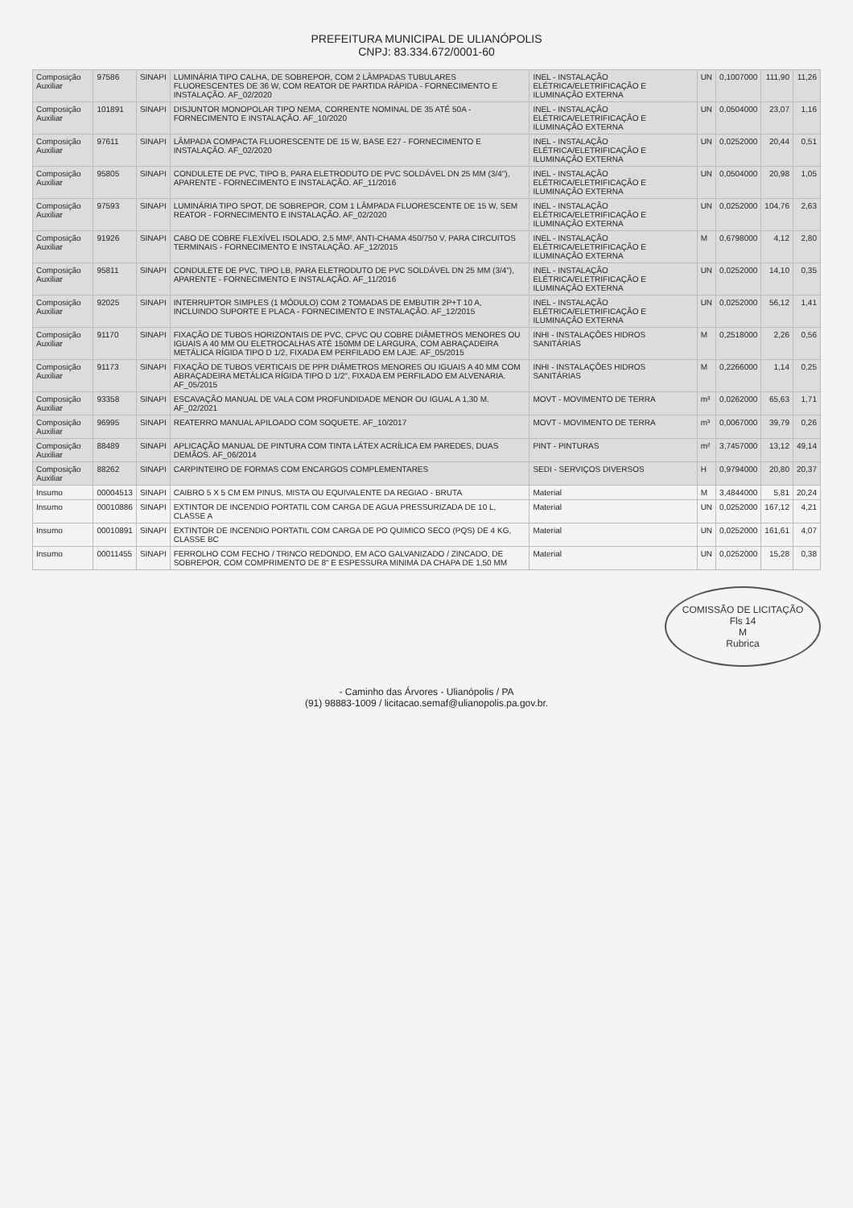PREFEITURA MUNICIPAL DE ULIANÓPOLIS
CNPJ: 83.334.672/0001-60
| Composição Auxiliar | 97586 | SINAPI | LUMINÁRIA TIPO CALHA, DE SOBREPOR, COM 2 LÂMPADAS TUBULARES FLUORESCENTES DE 36 W, COM REATOR DE PARTIDA RÁPIDA - FORNECIMENTO E INSTALAÇÃO. AF_02/2020 | INEL - INSTALAÇÃO ELÉTRICA/ELETRIFICAÇÃO E ILUMINAÇÃO EXTERNA | UN | 0,1007000 | 111,90 | 11,26 |
| Composição Auxiliar | 101891 | SINAPI | DISJUNTOR MONOPOLAR TIPO NEMA, CORRENTE NOMINAL DE 35 ATÉ 50A - FORNECIMENTO E INSTALAÇÃO. AF_10/2020 | INEL - INSTALAÇÃO ELÉTRICA/ELETRIFICAÇÃO E ILUMINAÇÃO EXTERNA | UN | 0,0504000 | 23,07 | 1,16 |
| Composição Auxiliar | 97611 | SINAPI | LÂMPADA COMPACTA FLUORESCENTE DE 15 W, BASE E27 - FORNECIMENTO E INSTALAÇÃO. AF_02/2020 | INEL - INSTALAÇÃO ELÉTRICA/ELETRIFICAÇÃO E ILUMINAÇÃO EXTERNA | UN | 0,0252000 | 20,44 | 0,51 |
| Composição Auxiliar | 95805 | SINAPI | CONDULETE DE PVC, TIPO B, PARA ELETRODUTO DE PVC SOLDÁVEL DN 25 MM (3/4"), APARENTE - FORNECIMENTO E INSTALAÇÃO. AF_11/2016 | INEL - INSTALAÇÃO ELÉTRICA/ELETRIFICAÇÃO E ILUMINAÇÃO EXTERNA | UN | 0,0504000 | 20,98 | 1,05 |
| Composição Auxiliar | 97593 | SINAPI | LUMINÁRIA TIPO SPOT, DE SOBREPOR, COM 1 LÂMPADA FLUORESCENTE DE 15 W, SEM REATOR - FORNECIMENTO E INSTALAÇÃO. AF_02/2020 | INEL - INSTALAÇÃO ELÉTRICA/ELETRIFICAÇÃO E ILUMINAÇÃO EXTERNA | UN | 0,0252000 | 104,76 | 2,63 |
| Composição Auxiliar | 91926 | SINAPI | CABO DE COBRE FLEXÍVEL ISOLADO, 2,5 MM², ANTI-CHAMA 450/750 V, PARA CIRCUITOS TERMINAIS - FORNECIMENTO E INSTALAÇÃO. AF_12/2015 | INEL - INSTALAÇÃO ELÉTRICA/ELETRIFICAÇÃO E ILUMINAÇÃO EXTERNA | M | 0,6798000 | 4,12 | 2,80 |
| Composição Auxiliar | 95811 | SINAPI | CONDULETE DE PVC, TIPO LB, PARA ELETRODUTO DE PVC SOLDÁVEL DN 25 MM (3/4"), APARENTE - FORNECIMENTO E INSTALAÇÃO. AF_11/2016 | INEL - INSTALAÇÃO ELÉTRICA/ELETRIFICAÇÃO E ILUMINAÇÃO EXTERNA | UN | 0,0252000 | 14,10 | 0,35 |
| Composição Auxiliar | 92025 | SINAPI | INTERRUPTOR SIMPLES (1 MÓDULO) COM 2 TOMADAS DE EMBUTIR 2P+T 10 A, INCLUINDO SUPORTE E PLACA - FORNECIMENTO E INSTALAÇÃO. AF_12/2015 | INEL - INSTALAÇÃO ELÉTRICA/ELETRIFICAÇÃO E ILUMINAÇÃO EXTERNA | UN | 0,0252000 | 56,12 | 1,41 |
| Composição Auxiliar | 91170 | SINAPI | FIXAÇÃO DE TUBOS HORIZONTAIS DE PVC, CPVC OU COBRE DIÂMETROS MENORES OU IGUAIS A 40 MM OU ELETROCALHAS ATÉ 150MM DE LARGURA, COM ABRAÇADEIRA METÁLICA RÍGIDA TIPO D 1/2, FIXADA EM PERFILADO EM LAJE. AF_05/2015 | INHI - INSTALAÇÕES HIDROS SANITÁRIAS | M | 0,2518000 | 2,26 | 0,56 |
| Composição Auxiliar | 91173 | SINAPI | FIXAÇÃO DE TUBOS VERTICAIS DE PPR DIÂMETROS MENORES OU IGUAIS A 40 MM COM ABRAÇADEIRA METÁLICA RÍGIDA TIPO D 1/2", FIXADA EM PERFILADO EM ALVENARIA. AF_05/2015 | INHI - INSTALAÇÕES HIDROS SANITÁRIAS | M | 0,2266000 | 1,14 | 0,25 |
| Composição Auxiliar | 93358 | SINAPI | ESCAVAÇÃO MANUAL DE VALA COM PROFUNDIDADE MENOR OU IGUAL A 1,30 M. AF_02/2021 | MOVT - MOVIMENTO DE TERRA | m³ | 0,0262000 | 65,63 | 1,71 |
| Composição Auxiliar | 96995 | SINAPI | REATERRO MANUAL APILOADO COM SOQUETE. AF_10/2017 | MOVT - MOVIMENTO DE TERRA | m³ | 0,0067000 | 39,79 | 0,26 |
| Composição Auxiliar | 88489 | SINAPI | APLICAÇÃO MANUAL DE PINTURA COM TINTA LÁTEX ACRÍLICA EM PAREDES, DUAS DEMÃOS. AF_06/2014 | PINT - PINTURAS | m² | 3,7457000 | 13,12 | 49,14 |
| Composição Auxiliar | 88262 | SINAPI | CARPINTEIRO DE FORMAS COM ENCARGOS COMPLEMENTARES | SEDI - SERVIÇOS DIVERSOS | H | 0,9794000 | 20,80 | 20,37 |
| Insumo | 00004513 | SINAPI | CAIBRO 5 X 5 CM EM PINUS, MISTA OU EQUIVALENTE DA REGIAO - BRUTA | Material | M | 3,4844000 | 5,81 | 20,24 |
| Insumo | 00010886 | SINAPI | EXTINTOR DE INCENDIO PORTATIL COM CARGA DE AGUA PRESSURIZADA DE 10 L, CLASSE A | Material | UN | 0,0252000 | 167,12 | 4,21 |
| Insumo | 00010891 | SINAPI | EXTINTOR DE INCENDIO PORTATIL COM CARGA DE PO QUIMICO SECO (PQS) DE 4 KG, CLASSE BC | Material | UN | 0,0252000 | 161,61 | 4,07 |
| Insumo | 00011455 | SINAPI | FERROLHO COM FECHO / TRINCO REDONDO, EM ACO GALVANIZADO / ZINCADO, DE SOBREPOR, COM COMPRIMENTO DE 8" E ESPESSURA MINIMA DA CHAPA DE 1,50 MM | Material | UN | 0,0252000 | 15,28 | 0,38 |
COMISSÃO DE LICITAÇÃO
Fls 14
M
Rubrica
- Caminho das Árvores - Ulianópolis / PA
(91) 98883-1009 / licitacao.semaf@ulianopolis.pa.gov.br.